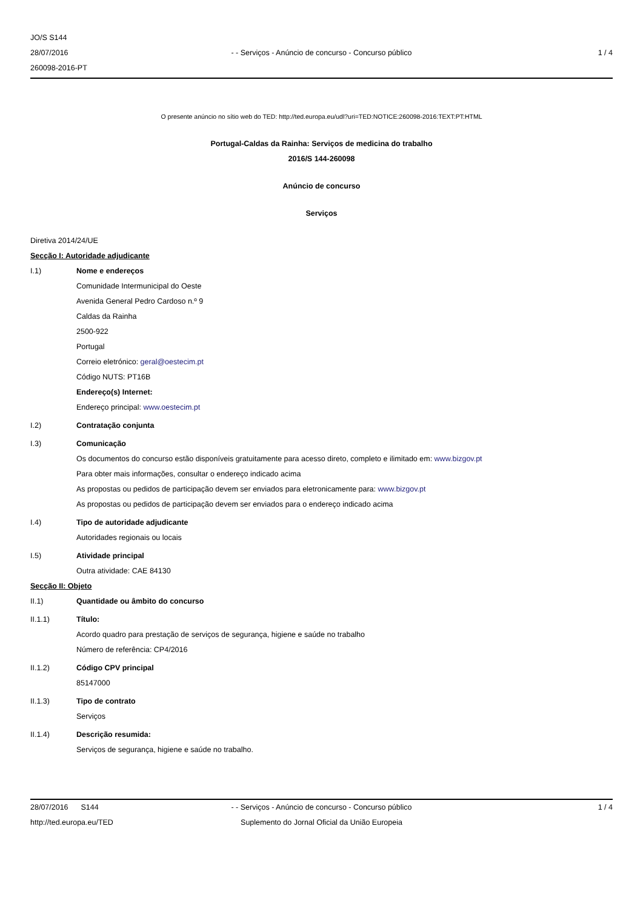JO/S S144
28/07/2016
260098-2016-PT
- - Serviços - Anúncio de concurso - Concurso público
1 / 4
O presente anúncio no sítio web do TED: http://ted.europa.eu/udl?uri=TED:NOTICE:260098-2016:TEXT:PT:HTML
Portugal-Caldas da Rainha: Serviços de medicina do trabalho
2016/S 144-260098
Anúncio de concurso
Serviços
Diretiva 2014/24/UE
Secção I: Autoridade adjudicante
I.1) Nome e endereços
Comunidade Intermunicipal do Oeste
Avenida General Pedro Cardoso n.º 9
Caldas da Rainha
2500-922
Portugal
Correio eletrónico: geral@oestecim.pt
Código NUTS: PT16B
Endereço(s) Internet:
Endereço principal: www.oestecim.pt
I.2) Contratação conjunta
I.3) Comunicação
Os documentos do concurso estão disponíveis gratuitamente para acesso direto, completo e ilimitado em: www.bizgov.pt
Para obter mais informações, consultar o endereço indicado acima
As propostas ou pedidos de participação devem ser enviados para eletronicamente para: www.bizgov.pt
As propostas ou pedidos de participação devem ser enviados para o endereço indicado acima
I.4) Tipo de autoridade adjudicante
Autoridades regionais ou locais
I.5) Atividade principal
Outra atividade: CAE 84130
Secção II: Objeto
II.1) Quantidade ou âmbito do concurso
II.1.1) Título:
Acordo quadro para prestação de serviços de segurança, higiene e saúde no trabalho
Número de referência: CP4/2016
II.1.2) Código CPV principal
85147000
II.1.3) Tipo de contrato
Serviços
II.1.4) Descrição resumida:
Serviços de segurança, higiene e saúde no trabalho.
28/07/2016 S144
http://ted.europa.eu/TED
- - Serviços - Anúncio de concurso - Concurso público
Suplemento do Jornal Oficial da União Europeia
1 / 4